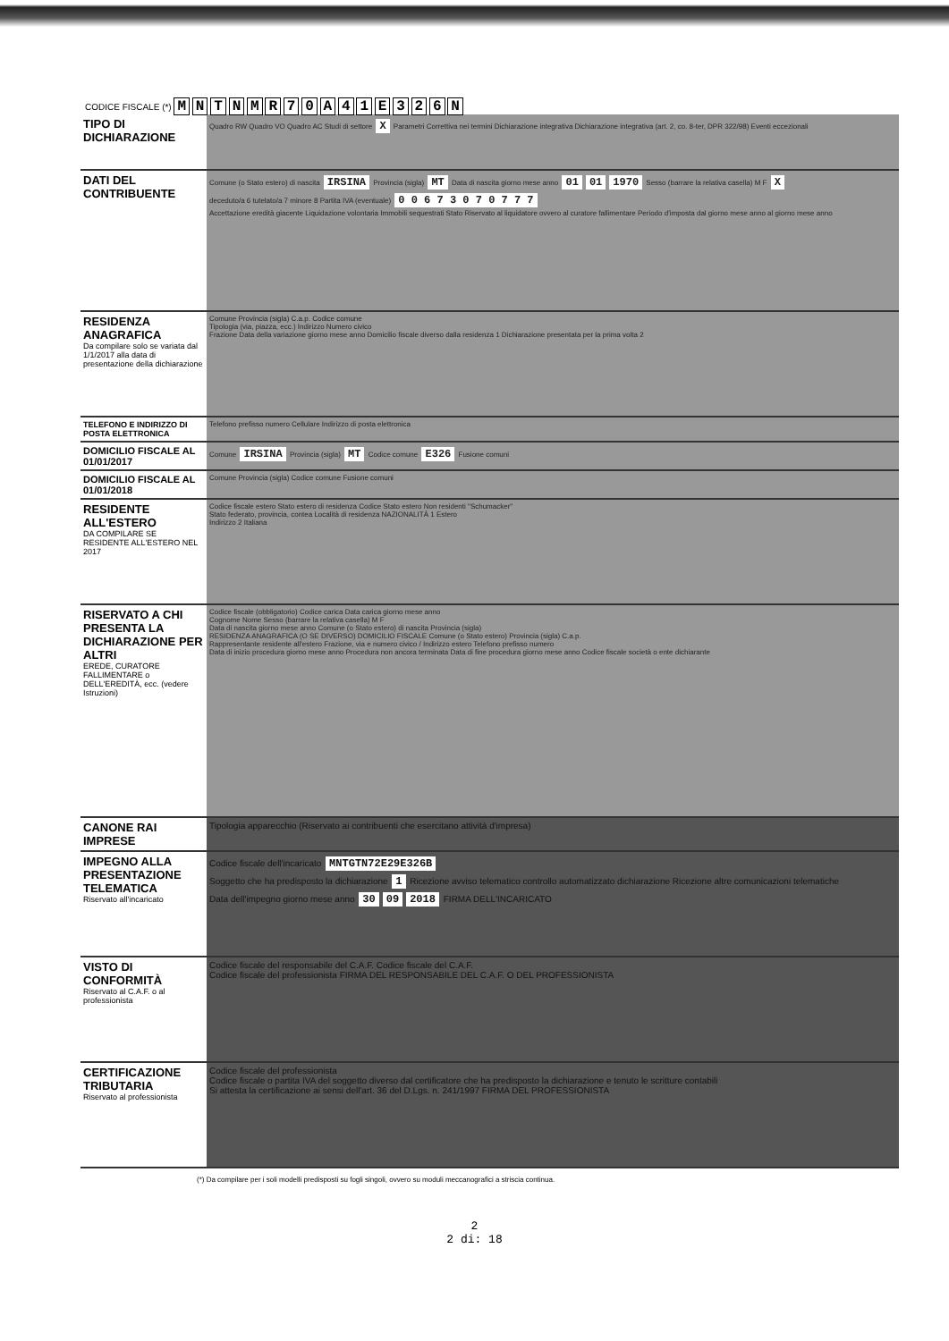CODICE FISCALE (*) M N T N M R 7 0 A 4 1 E 3 2 6 N
| TIPO DI DICHIARAZIONE | Quadro RW Quadro VO Quadro AC Studi di settore X Parametri Correttiva nei termini Dichiarazione integrativa Dichiarazione integrativa (art. 2, co. 8-ter, DPR 322/98) Eventi eccezionali |
| DATI DEL CONTRIBUENTE | Comune (o Stato estero) di nascita IRSINA Provincia (sigla) MT Data di nascita giorno mese anno 01 01 1970 Sesso (barrare la relativa casella) M F X deceduto/a 6 tutelato/a 7 minore 8 Partita IVA (eventuale) 0 0 6 7 3 0 7 0 7 7 7 Accettazione eredità giacente Liquidazione volontaria Immobili sequestrati Stato Riservato al liquidatore ovvero al curatore fallimentare Periodo d'imposta dal giorno mese anno al giorno mese anno |
| RESIDENZA ANAGRAFICA Da compilare solo se variata dal 1/1/2017 alla data di presentazione della dichiarazione | Comune Provincia (sigla) C.a.p. Codice comune Tipologia (via, piazza, ecc.) Indirizzo Numero civico Frazione Data della variazione giorno mese anno Domicilio fiscale diverso dalla residenza 1 Dichiarazione presentata per la prima volta 2 |
| TELEFONO E INDIRIZZO DI POSTA ELETTRONICA | Telefono prefisso numero Cellulare Indirizzo di posta elettronica |
| DOMICILIO FISCALE AL 01/01/2017 | Comune IRSINA Provincia (sigla) MT Codice comune E326 Fusione comuni |
| DOMICILIO FISCALE AL 01/01/2018 | Comune Provincia (sigla) Codice comune Fusione comuni |
| RESIDENTE ALL'ESTERO DA COMPILARE SE RESIDENTE ALL'ESTERO NEL 2017 | Codice fiscale estero Stato estero di residenza Codice Stato estero Non residenti "Schumacker" Stato federato, provincia, contea Località di residenza NAZIONALITÀ 1 Estero Indirizzo 2 Italiana |
| RISERVATO A CHI PRESENTA LA DICHIARAZIONE PER ALTRI EREDE, CURATORE FALLIMENTARE o DELL'EREDITÀ, ecc. (vedere Istruzioni) | Codice fiscale (obbligatorio) Codice carica Data carica giorno mese anno Cognome Nome Sesso (barrare la relativa casella) M F Data di nascita giorno mese anno Comune (o Stato estero) di nascita Provincia (sigla) RESIDENZA ANAGRAFICA (O SE DIVERSO) DOMICILIO FISCALE Comune (o Stato estero) Provincia (sigla) C.a.p. Rappresentante residente all'estero Frazione, via e numero civico / Indirizzo estero Telefono prefisso numero Data di inizio procedura giorno mese anno Procedura non ancora terminata Data di fine procedura giorno mese anno Codice fiscale società o ente dichiarante |
| CANONE RAI IMPRESE | Tipologia apparecchio (Riservato ai contribuenti che esercitano attività d'impresa) |
| IMPEGNO ALLA PRESENTAZIONE TELEMATICA Riservato all'incaricato | Codice fiscale dell'incaricato MNTGTN72E29E326B Soggetto che ha predisposto la dichiarazione 1 Ricezione avviso telematico controllo automatizzato dichiarazione Ricezione altre comunicazioni telematiche Data dell'impegno giorno mese anno 30 09 2018 FIRMA DELL'INCARICATO |
| VISTO DI CONFORMITÀ Riservato al C.A.F. o al professionista | Codice fiscale del responsabile del C.A.F. Codice fiscale del C.A.F. Codice fiscale del professionista FIRMA DEL RESPONSABILE DEL C.A.F. O DEL PROFESSIONISTA |
| CERTIFICAZIONE TRIBUTARIA Riservato al professionista | Codice fiscale del professionista Codice fiscale o partita IVA del soggetto diverso dal certificatore che ha predisposto la dichiarazione e tenuto le scritture contabili Si attesta la certificazione ai sensi dell'art. 36 del D.Lgs. n. 241/1997 FIRMA DEL PROFESSIONISTA |
(*) Da compilare per i soli modelli predisposti su fogli singoli, ovvero su moduli meccanografici a striscia continua.
2
2 di: 18